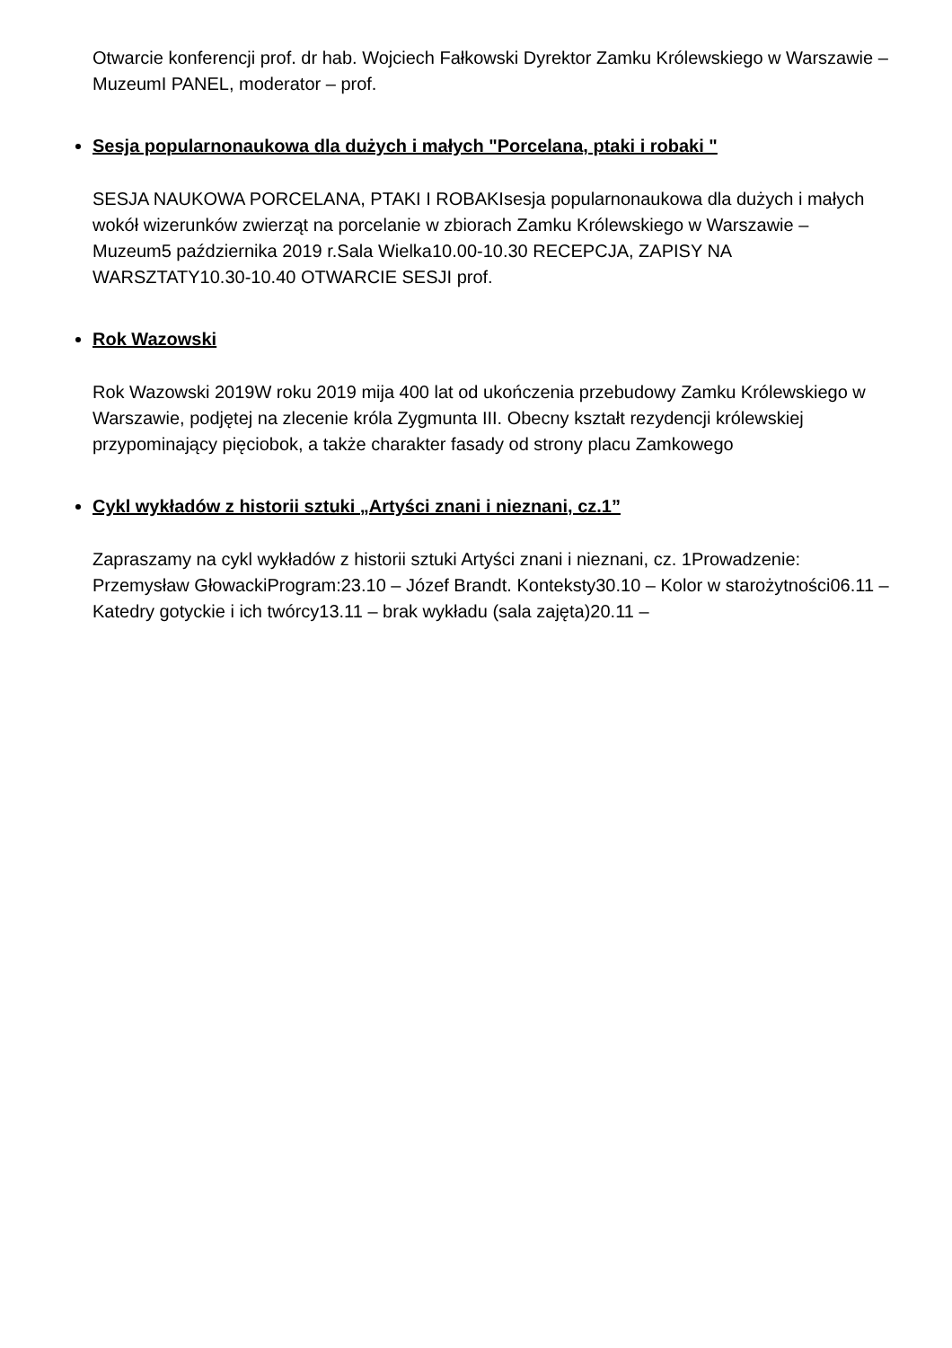Otwarcie konferencji prof. dr hab. Wojciech Fałkowski Dyrektor Zamku Królewskiego w Warszawie – MuzeumI PANEL, moderator – prof.
Sesja popularnonaukowa dla dużych i małych "Porcelana, ptaki i robaki "
SESJA NAUKOWA PORCELANA, PTAKI I ROBAKIsesja popularnonaukowa dla dużych i małych wokół wizerunków zwierząt na porcelanie w zbiorach Zamku Królewskiego w Warszawie – Muzeum5 października 2019 r.Sala Wielka10.00-10.30 RECEPCJA, ZAPISY NA WARSZTATY10.30-10.40 OTWARCIE SESJI prof.
Rok Wazowski
Rok Wazowski 2019W roku 2019 mija 400 lat od ukończenia przebudowy Zamku Królewskiego w Warszawie, podjętej na zlecenie króla Zygmunta III. Obecny kształt rezydencji królewskiej przypominający pięciobok, a także charakter fasady od strony placu Zamkowego
Cykl wykładów z historii sztuki „Artyści znani i nieznani, cz.1”
Zapraszamy na cykl wykładów z historii sztuki Artyści znani i nieznani, cz. 1Prowadzenie: Przemysław GłowackiProgram:23.10 – Józef Brandt. Konteksty30.10 – Kolor w starożytności06.11 – Katedry gotyckie i ich twórcy13.11 – brak wykładu (sala zajęta)20.11 –